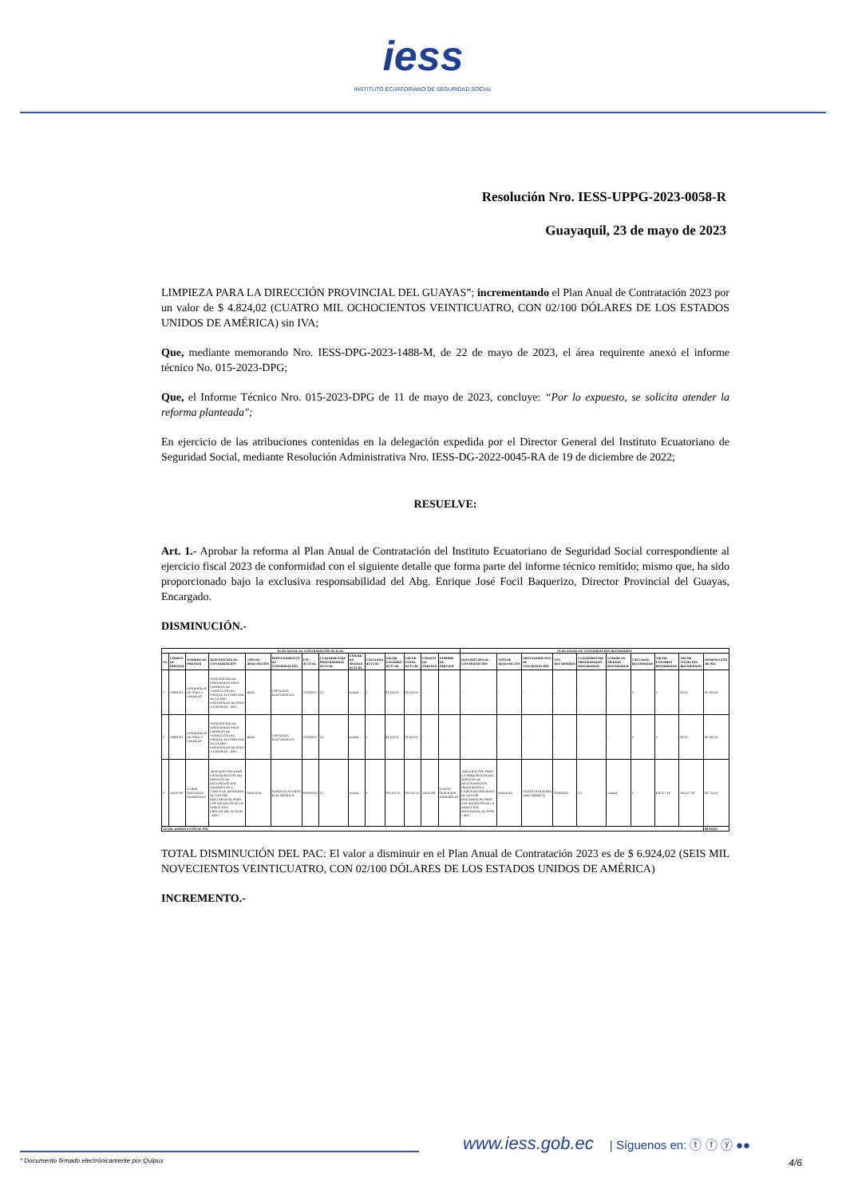iess
INSTITUTO ECUATORIANO DE SEGURIDAD SOCIAL
Resolución Nro. IESS-UPPG-2023-0058-R
Guayaquil, 23 de mayo de 2023
LIMPIEZA PARA LA DIRECCIÓN PROVINCIAL DEL GUAYAS”; incrementando el Plan Anual de Contratación 2023 por un valor de $ 4.824,02 (CUATRO MIL OCHOCIENTOS VEINTICUATRO, CON 02/100 DÓLARES DE LOS ESTADOS UNIDOS DE AMÉRICA) sin IVA;
Que, mediante memorando Nro. IESS-DPG-2023-1488-M, de 22 de mayo de 2023, el área requirente anexó el informe técnico No. 015-2023-DPG;
Que, el Informe Técnico Nro. 015-2023-DPG de 11 de mayo de 2023, concluye: “Por lo expuesto, se solicita atender la reforma planteada";
En ejercicio de las atribuciones contenidas en la delegación expedida por el Director General del Instituto Ecuatoriano de Seguridad Social, mediante Resolución Administrativa Nro. IESS-DG-2022-0045-RA de 19 de diciembre de 2022;
RESUELVE:
Art. 1.- Aprobar la reforma al Plan Anual de Contratación del Instituto Ecuatoriano de Seguridad Social correspondiente al ejercicio fiscal 2023 de conformidad con el siguiente detalle que forma parte del informe técnico remitido; mismo que, ha sido proporcionado bajo la exclusiva responsabilidad del Abg. Enrique José Focil Baquerizo, Director Provincial del Guayas, Encargado.
DISMINUCIÓN.-
| PLAN ANUAL DE CONTRATACIÓN ACTUAL | | | | | | | | | | | | | | PLAN ANUAL DE CONTRATACIÓN REFORMADO | | | | | | | | | |
| --- | --- | --- | --- | --- | --- | --- | --- | --- | --- | --- | --- | --- | --- | --- | --- | --- | --- | --- | --- | --- | --- | --- | --- |
| No. | CÓDIGO DE PARTIDA | NOMBRE DE PARTIDA | DESCRIPCIÓN DE CONTRATACIÓN | TIPO DE ADQUISICIÓN | PROCEDIMIENTO DE CONTRATACIÓN | CPC ACTUAL | CUATRIMESTRE PROGRAMADO ACTUAL | UNIDAD DE MEDIDA ACTUAL | CANTIDAD ACTUAL | VALOR UNITARIO ACTUAL | VALOR TOTAL ACTUAL | CÓDIGO DE PARTIDA | NOMBRE DE PARTIDA | DESCRIPCIÓN DE CONTRATACIÓN | TIPO DE ADQUISICIÓN | PROCEDIMIENTO DE CONTRATACIÓN | CPC REFORMADO | CUATRIMESTRE PROGRAMADO REFORMADO | UNIDAD DE MEDIDA REFORMADA | CANTIDAD REFORMADA | VALOR UNITARIO REFORMADO | VALOR TOTAL PAC REFORMADO | DISMINUCIÓN DE PAC |
| 1 | 53060203 | MATERIALES DE ASEO Y LIMPIEZA | ADQUISICION DE MATERIALES PARA LIMPIEZA DE VEHICULOS DEL PARQUE AUTOMOTOR DE LA DPG MATERIALES DE ASEO Y LIMPIEZA - DPG | BIEN | CATALOGO ELECTRONICO | 353200111 | C2 | Unidad | 1 | $2.100,00 | $2.100,00 | - | - | - | - | - | - | - | - | 0 | 0 | $0,00 | $2.100,00 |
| 2 | 53060203 | MATERIALES DE ASEO Y LIMPIEZA | ADQUISICION DE MATERIALES PARA LIMPIEZA DE VEHICULOS DEL PARQUE AUTOMOTOR DE LA DPG MATERIALES DE ASEO Y LIMPIEZA - DPG | BIEN | CATALOGO ELECTRONICO | 353200111 | C2 | Unidad | 1 | $2.100,00 | $2.100,00 | - | - | - | - | - | - | - | - | 0 | 0 | $0,00 | $2.100,00 |
| 3 | 53010708 | OTROS SERVICIOS GENERALES | TERCERA FASE PARA LA ADQUISICION DEL SERVICIO DE DIGITALIZACION, INDEXACION Y CARGA DE IMAGENES AL GESTOR DOCUMENTAL PARA LOS ARCHIVOS DE LA DIRECCION PROVINCIAL GUAYAS - DPG | SERVICIO | SUBASTA INVERSA ELECTRONICA | 859600022 | C2 | Unidad | 1 | $33.201,20 | $33.201,20 | 53010708 | OTROS SERVICIOS GENERALES | TERCERA FASE PARA LA ADQUISICION DEL SERVICIO DE DIGITALIZACION, INDEXACION Y CARGA DE IMAGENES AL GESTOR DOCUMENTAL PARA LOS ARCHIVOS DE LA DIRECCION PROVINCIAL GUAYAS - DPG | SERVICIO | SUBASTA INVERSA ELECTRONICA | 859600022 | C2 | Unidad | 1 | $30.477,18 | $30.477,18 | $2.724,02 |
| TOTAL DISMINUCIÓN AL PAC | | | | | | | | | | | | | | | | | | | | | | | $6.924,02 |
TOTAL DISMINUCIÓN DEL PAC: El valor a disminuir en el Plan Anual de Contratación 2023 es de $ 6.924,02 (SEIS MIL NOVECIENTOS VEINTICUATRO, CON 02/100 DÓLARES DE LOS ESTADOS UNIDOS DE AMÉRICA)
INCREMENTO.-
www.iess.gob.ec
| Síguenos en: ⓣ ⓕ ⓨ ●●
* Documento firmado electrónicamente por Quipux 4/6